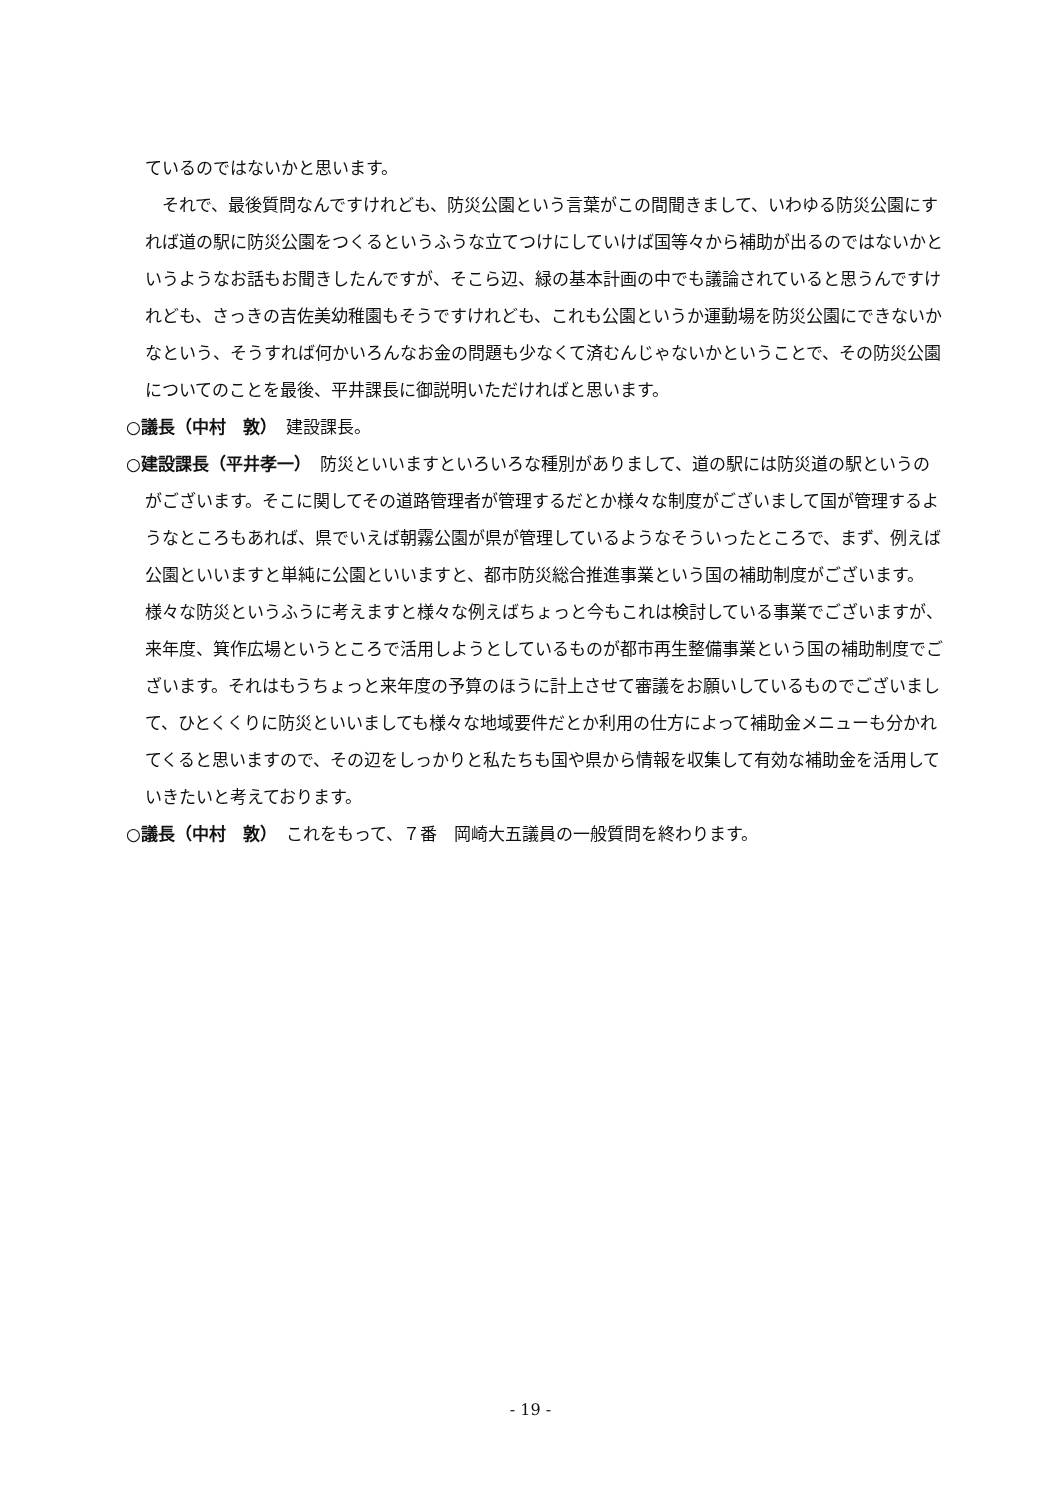ているのではないかと思います。
　それで、最後質問なんですけれども、防災公園という言葉がこの間聞きまして、いわゆる防災公園にすれば道の駅に防災公園をつくるというふうな立てつけにしていけば国等々から補助が出るのではないかというようなお話もお聞きしたんですが、そこら辺、緑の基本計画の中でも議論されていると思うんですけれども、さっきの吉佐美幼稚園もそうですけれども、これも公園というか運動場を防災公園にできないかなという、そうすれば何かいろんなお金の問題も少なくて済むんじゃないかということで、その防災公園についてのことを最後、平井課長に御説明いただければと思います。
○議長（中村　敦）　建設課長。
○建設課長（平井孝一）　防災といいますといろいろな種別がありまして、道の駅には防災道の駅というのがございます。そこに関してその道路管理者が管理するだとか様々な制度がございまして国が管理するようなところもあれば、県でいえば朝霧公園が県が管理しているようなそういったところで、まず、例えば公園といいますと単純に公園といいますと、都市防災総合推進事業という国の補助制度がございます。様々な防災というふうに考えますと様々な例えばちょっと今もこれは検討している事業でございますが、来年度、箕作広場というところで活用しようとしているものが都市再生整備事業という国の補助制度でございます。それはもうちょっと来年度の予算のほうに計上させて審議をお願いしているものでございまして、ひとくくりに防災といいましても様々な地域要件だとか利用の仕方によって補助金メニューも分かれてくると思いますので、その辺をしっかりと私たちも国や県から情報を収集して有効な補助金を活用していきたいと考えております。
○議長（中村　敦）　これをもって、７番　岡崎大五議員の一般質問を終わります。
- 19 -